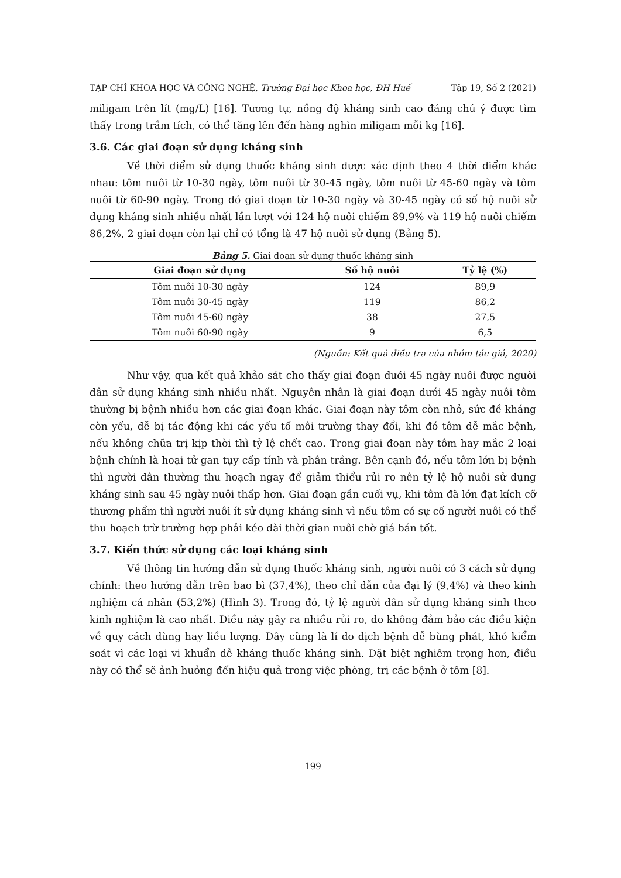TẠP CHÍ KHOA HỌC VÀ CÔNG NGHỆ, Trường Đại học Khoa học, ĐH Huế Tập 19, Số 2 (2021)
miligam trên lít (mg/L) [16]. Tương tự, nồng độ kháng sinh cao đáng chú ý được tìm thấy trong trầm tích, có thể tăng lên đến hàng nghìn miligam mỗi kg [16].
3.6. Các giai đoạn sử dụng kháng sinh
Về thời điểm sử dụng thuốc kháng sinh được xác định theo 4 thời điểm khác nhau: tôm nuôi từ 10-30 ngày, tôm nuôi từ 30-45 ngày, tôm nuôi từ 45-60 ngày và tôm nuôi từ 60-90 ngày. Trong đó giai đoạn từ 10-30 ngày và 30-45 ngày có số hộ nuôi sử dụng kháng sinh nhiều nhất lần lượt với 124 hộ nuôi chiếm 89,9% và 119 hộ nuôi chiếm 86,2%, 2 giai đoạn còn lại chỉ có tổng là 47 hộ nuôi sử dụng (Bảng 5).
Bảng 5. Giai đoạn sử dụng thuốc kháng sinh
| Giai đoạn sử dụng | Số hộ nuôi | Tỷ lệ (%) |
| --- | --- | --- |
| Tôm nuôi 10-30 ngày | 124 | 89,9 |
| Tôm nuôi 30-45 ngày | 119 | 86,2 |
| Tôm nuôi 45-60 ngày | 38 | 27,5 |
| Tôm nuôi 60-90 ngày | 9 | 6,5 |
(Nguồn: Kết quả điều tra của nhóm tác giả, 2020)
Như vậy, qua kết quả khảo sát cho thấy giai đoạn dưới 45 ngày nuôi được người dân sử dụng kháng sinh nhiều nhất. Nguyên nhân là giai đoạn dưới 45 ngày nuôi tôm thường bị bệnh nhiều hơn các giai đoạn khác. Giai đoạn này tôm còn nhỏ, sức đề kháng còn yếu, dễ bị tác động khi các yếu tố môi trường thay đổi, khi đó tôm dễ mắc bệnh, nếu không chữa trị kịp thời thì tỷ lệ chết cao. Trong giai đoạn này tôm hay mắc 2 loại bệnh chính là hoại tử gan tụy cấp tính và phân trắng. Bên cạnh đó, nếu tôm lớn bị bệnh thì người dân thường thu hoạch ngay để giảm thiểu rủi ro nên tỷ lệ hộ nuôi sử dụng kháng sinh sau 45 ngày nuôi thấp hơn. Giai đoạn gần cuối vụ, khi tôm đã lớn đạt kích cỡ thương phẩm thì người nuôi ít sử dụng kháng sinh vì nếu tôm có sự cố người nuôi có thể thu hoạch trừ trường hợp phải kéo dài thời gian nuôi chờ giá bán tốt.
3.7. Kiến thức sử dụng các loại kháng sinh
Về thông tin hướng dẫn sử dụng thuốc kháng sinh, người nuôi có 3 cách sử dụng chính: theo hướng dẫn trên bao bì (37,4%), theo chỉ dẫn của đại lý (9,4%) và theo kinh nghiệm cá nhân (53,2%) (Hình 3). Trong đó, tỷ lệ người dân sử dụng kháng sinh theo kinh nghiệm là cao nhất. Điều này gây ra nhiều rủi ro, do không đảm bảo các điều kiện về quy cách dùng hay liều lượng. Đây cũng là lí do dịch bệnh dễ bùng phát, khó kiểm soát vì các loại vi khuẩn dễ kháng thuốc kháng sinh. Đặt biệt nghiêm trọng hơn, điều này có thể sẽ ảnh hưởng đến hiệu quả trong việc phòng, trị các bệnh ở tôm [8].
199